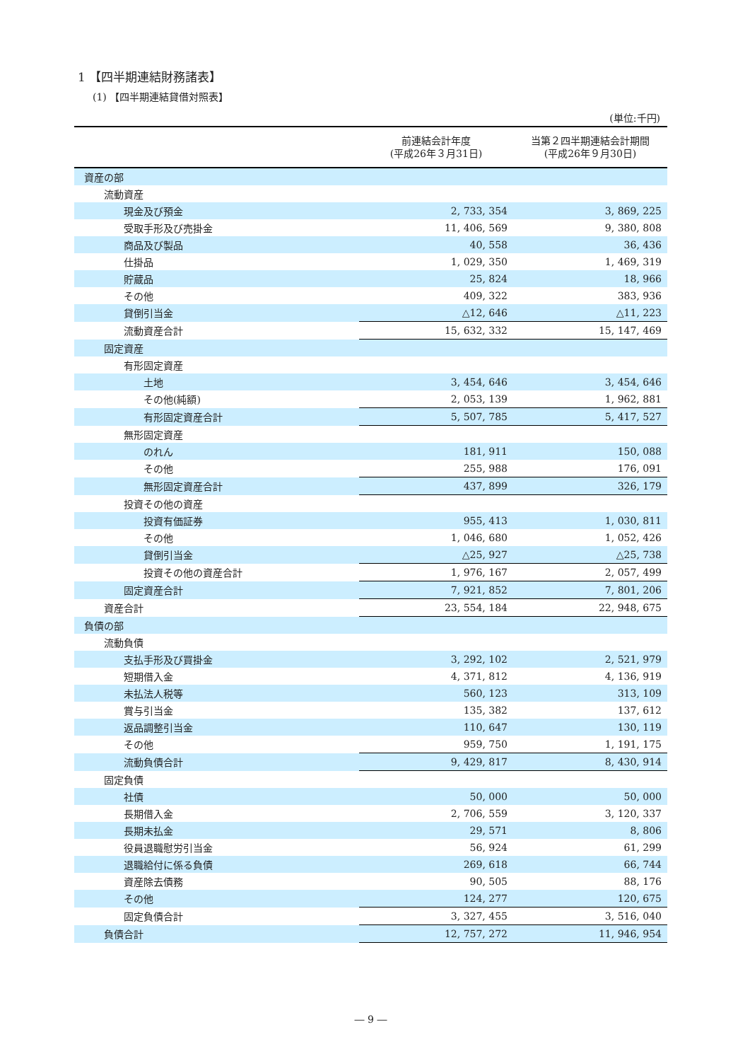1 【四半期連結財務諸表】
(1) 【四半期連結貸借対照表】
(単位:千円)
| | 前連結会計年度 (平成26年３月31日) | 当第２四半期連結会計期間 (平成26年９月30日) |
| --- | --- | --- |
| 資産の部 | | |
| 流動資産 | | |
| 現金及び預金 | 2, 733, 354 | 3, 869, 225 |
| 受取手形及び売掛金 | 11, 406, 569 | 9, 380, 808 |
| 商品及び製品 | 40, 558 | 36, 436 |
| 仕掛品 | 1, 029, 350 | 1, 469, 319 |
| 貯蔵品 | 25, 824 | 18, 966 |
| その他 | 409, 322 | 383, 936 |
| 貸倒引当金 | △12, 646 | △11, 223 |
| 流動資産合計 | 15, 632, 332 | 15, 147, 469 |
| 固定資産 | | |
| 有形固定資産 | | |
| 土地 | 3, 454, 646 | 3, 454, 646 |
| その他(純額) | 2, 053, 139 | 1, 962, 881 |
| 有形固定資産合計 | 5, 507, 785 | 5, 417, 527 |
| 無形固定資産 | | |
| のれん | 181, 911 | 150, 088 |
| その他 | 255, 988 | 176, 091 |
| 無形固定資産合計 | 437, 899 | 326, 179 |
| 投資その他の資産 | | |
| 投資有価証券 | 955, 413 | 1, 030, 811 |
| その他 | 1, 046, 680 | 1, 052, 426 |
| 貸倒引当金 | △25, 927 | △25, 738 |
| 投資その他の資産合計 | 1, 976, 167 | 2, 057, 499 |
| 固定資産合計 | 7, 921, 852 | 7, 801, 206 |
| 資産合計 | 23, 554, 184 | 22, 948, 675 |
| 負債の部 | | |
| 流動負債 | | |
| 支払手形及び買掛金 | 3, 292, 102 | 2, 521, 979 |
| 短期借入金 | 4, 371, 812 | 4, 136, 919 |
| 未払法人税等 | 560, 123 | 313, 109 |
| 賞与引当金 | 135, 382 | 137, 612 |
| 返品調整引当金 | 110, 647 | 130, 119 |
| その他 | 959, 750 | 1, 191, 175 |
| 流動負債合計 | 9, 429, 817 | 8, 430, 914 |
| 固定負債 | | |
| 社債 | 50, 000 | 50, 000 |
| 長期借入金 | 2, 706, 559 | 3, 120, 337 |
| 長期未払金 | 29, 571 | 8, 806 |
| 役員退職慰労引当金 | 56, 924 | 61, 299 |
| 退職給付に係る負債 | 269, 618 | 66, 744 |
| 資産除去債務 | 90, 505 | 88, 176 |
| その他 | 124, 277 | 120, 675 |
| 固定負債合計 | 3, 327, 455 | 3, 516, 040 |
| 負債合計 | 12, 757, 272 | 11, 946, 954 |
― 9 ―